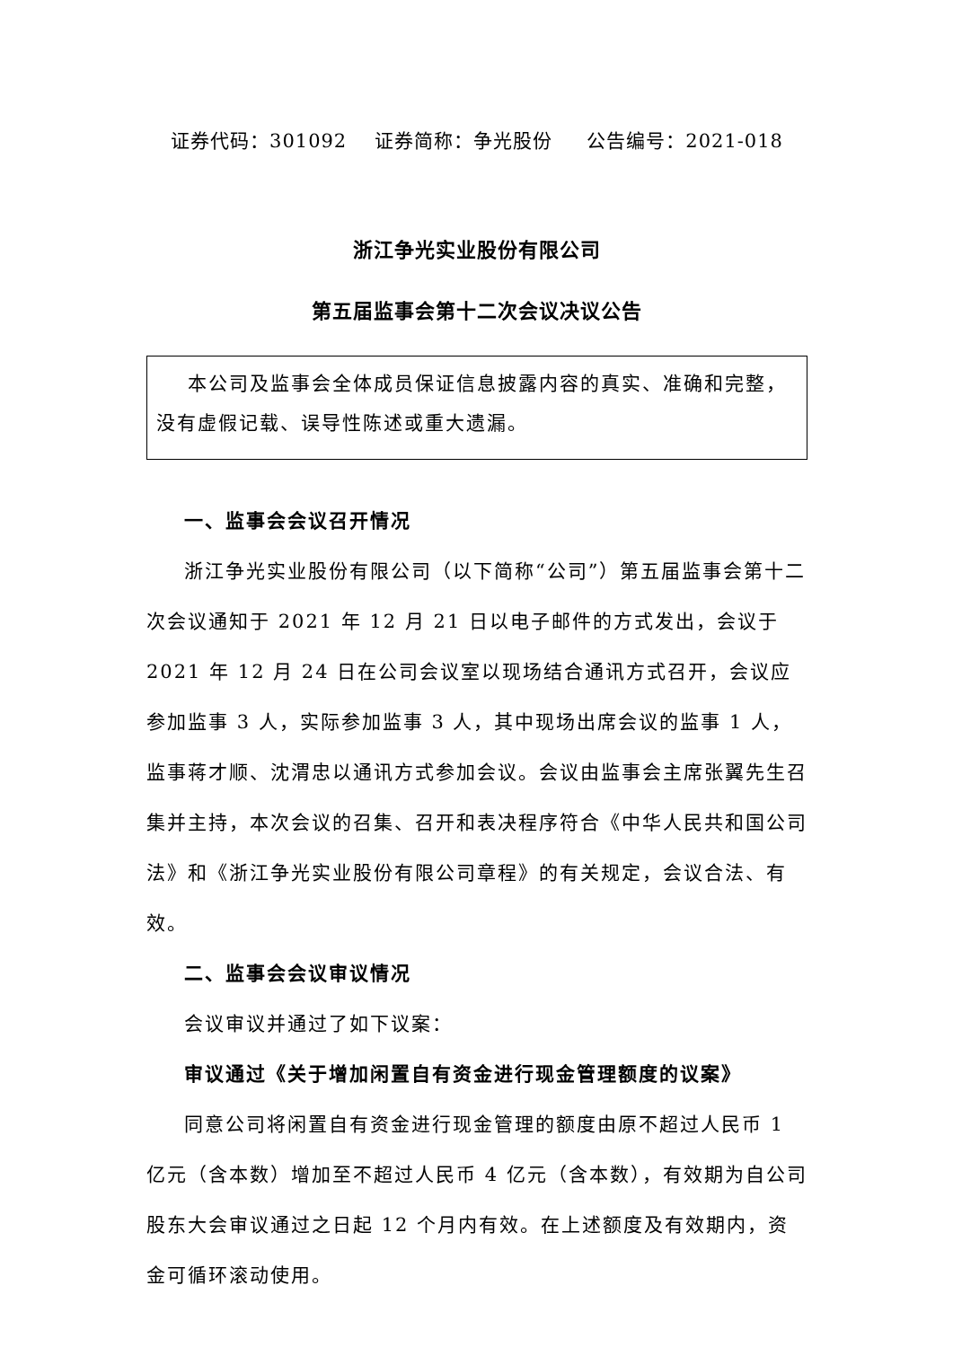证券代码：301092 证券简称：争光股份 公告编号：2021-018
浙江争光实业股份有限公司
第五届监事会第十二次会议决议公告
本公司及监事会全体成员保证信息披露内容的真实、准确和完整，没有虚假记载、误导性陈述或重大遗漏。
一、监事会会议召开情况
浙江争光实业股份有限公司（以下简称“公司”）第五届监事会第十二次会议通知于 2021 年 12 月 21 日以电子邮件的方式发出，会议于 2021 年 12 月 24 日在公司会议室以现场结合通讯方式召开，会议应参加监事 3 人，实际参加监事 3 人，其中现场出席会议的监事 1 人，监事蒋才顺、沈渭忠以通讯方式参加会议。会议由监事会主席张翼先生召集并主持，本次会议的召集、召开和表决程序符合《中华人民共和国公司法》和《浙江争光实业股份有限公司章程》的有关规定，会议合法、有效。
二、监事会会议审议情况
会议审议并通过了如下议案：
审议通过《关于增加闲置自有资金进行现金管理额度的议案》
同意公司将闲置自有资金进行现金管理的额度由原不超过人民币 1 亿元（含本数）增加至不超过人民币 4 亿元（含本数），有效期为自公司股东大会审议通过之日起 12 个月内有效。在上述额度及有效期内，资金可循环滚动使用。